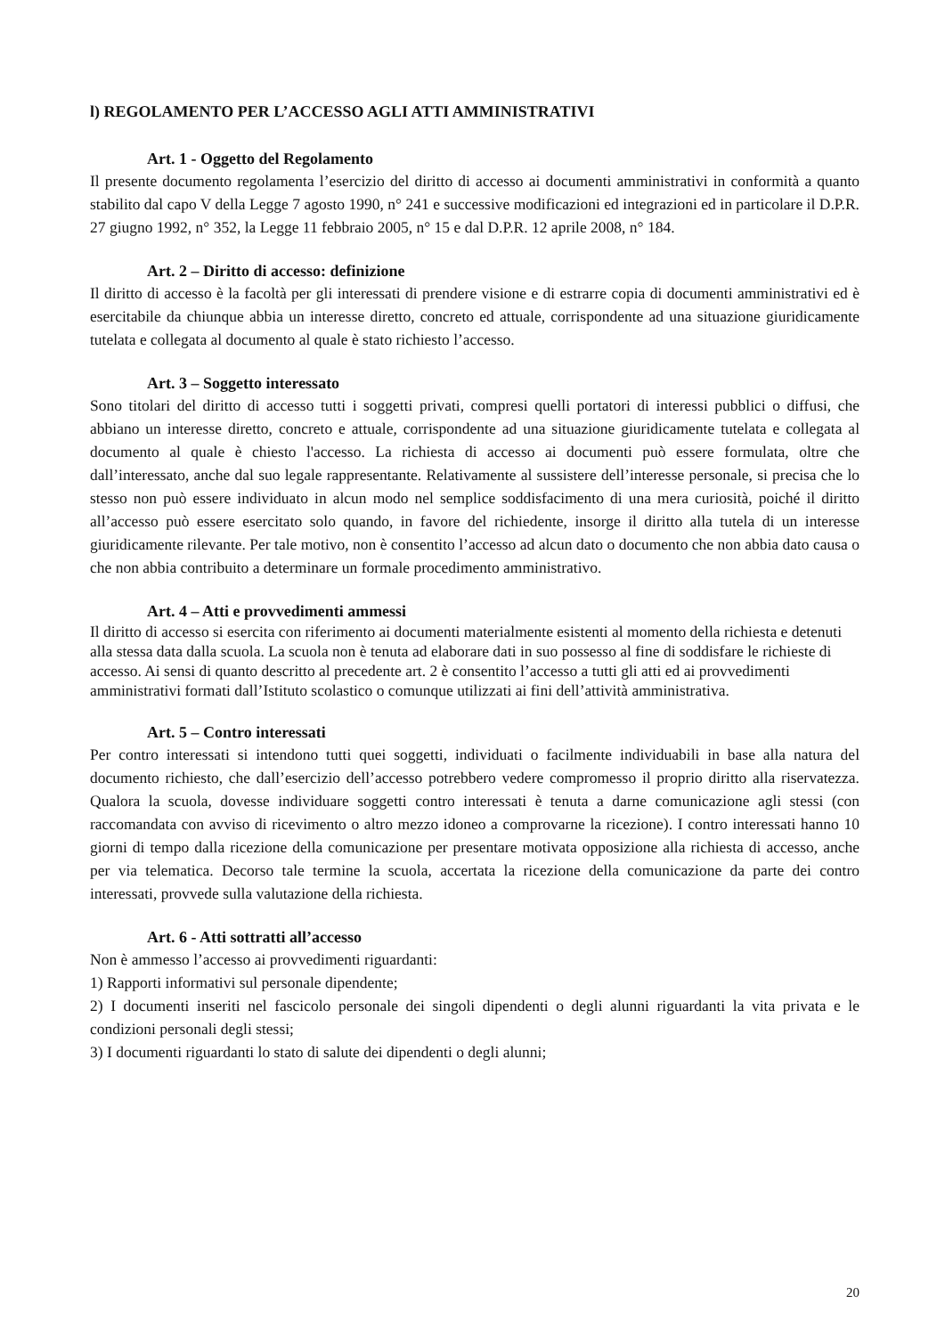l) REGOLAMENTO PER L’ACCESSO AGLI ATTI AMMINISTRATIVI
Art. 1 - Oggetto del Regolamento
Il presente documento regolamenta l’esercizio del diritto di accesso ai documenti amministrativi in conformità a quanto stabilito dal capo V della Legge 7 agosto 1990, n° 241 e successive modificazioni ed integrazioni ed in particolare il D.P.R. 27 giugno 1992, n° 352, la Legge 11 febbraio 2005, n° 15 e dal D.P.R. 12 aprile 2008, n° 184.
Art. 2 – Diritto di accesso: definizione
Il diritto di accesso è la facoltà per gli interessati di prendere visione e di estrarre copia di documenti amministrativi ed è esercitabile da chiunque abbia un interesse diretto, concreto ed attuale, corrispondente ad una situazione giuridicamente tutelata e collegata al documento al quale è stato richiesto l’accesso.
Art. 3 – Soggetto interessato
Sono titolari del diritto di accesso tutti i soggetti privati, compresi quelli portatori di interessi pubblici o diffusi, che abbiano un interesse diretto, concreto e attuale, corrispondente ad una situazione giuridicamente tutelata e collegata al documento al quale è chiesto l'accesso. La richiesta di accesso ai documenti può essere formulata, oltre che dall’interessato, anche dal suo legale rappresentante. Relativamente al sussistere dell’interesse personale, si precisa che lo stesso non può essere individuato in alcun modo nel semplice soddisfacimento di una mera curiosità, poiché il diritto all’accesso può essere esercitato solo quando, in favore del richiedente, insorge il diritto alla tutela di un interesse giuridicamente rilevante. Per tale motivo, non è consentito l’accesso ad alcun dato o documento che non abbia dato causa o che non abbia contribuito a determinare un formale procedimento amministrativo.
Art. 4 – Atti e provvedimenti ammessi
Il diritto di accesso si esercita con riferimento ai documenti materialmente esistenti al momento della richiesta e detenuti alla stessa data dalla scuola. La scuola non è tenuta ad elaborare dati in suo possesso al fine di soddisfare le richieste di accesso. Ai sensi di quanto descritto al precedente art. 2 è consentito l’accesso a tutti gli atti ed ai provvedimenti
amministrativi formati dall’Istituto scolastico o comunque utilizzati ai fini dell’attività amministrativa.
Art. 5 – Contro interessati
Per contro interessati si intendono tutti quei soggetti, individuati o facilmente individuabili in base alla natura del documento richiesto, che dall’esercizio dell’accesso potrebbero vedere compromesso il proprio diritto alla riservatezza. Qualora la scuola, dovesse individuare soggetti contro interessati è tenuta a darne comunicazione agli stessi (con raccomandata con avviso di ricevimento o altro mezzo idoneo a comprovarne la ricezione). I contro interessati hanno 10 giorni di tempo dalla ricezione della comunicazione per presentare motivata opposizione alla richiesta di accesso, anche per via telematica. Decorso tale termine la scuola, accertata la ricezione della comunicazione da parte dei contro interessati, provvede sulla valutazione della richiesta.
Art. 6 - Atti sottratti all’accesso
Non è ammesso l’accesso ai provvedimenti riguardanti:
1) Rapporti informativi sul personale dipendente;
2) I documenti inseriti nel fascicolo personale dei singoli dipendenti o degli alunni riguardanti la vita privata e le condizioni personali degli stessi;
3) I documenti riguardanti lo stato di salute dei dipendenti o degli alunni;
20